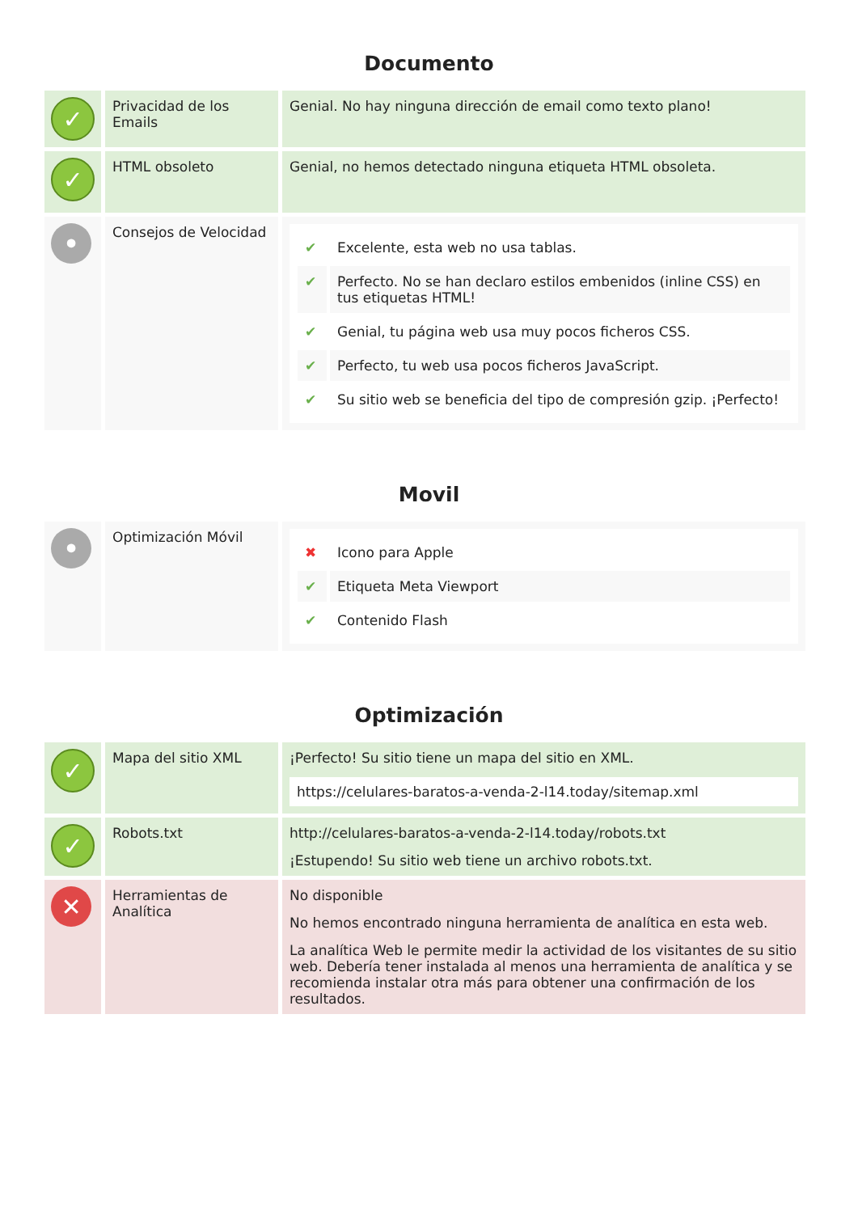Documento
| ✓ | Privacidad de los Emails | Genial. No hay ninguna dirección de email como texto plano! |
| ✓ | HTML obsoleto | Genial, no hemos detectado ninguna etiqueta HTML obsoleta. |
| • | Consejos de Velocidad | / ✔ / Excelente, esta web no usa tablas. / / ✔ / Perfecto. No se han declaro estilos embenidos (inline CSS) en tus etiquetas HTML! / / ✔ / Genial, tu página web usa muy pocos ficheros CSS. / / ✔ / Perfecto, tu web usa pocos ficheros JavaScript. / / ✔ / Su sitio web se beneficia del tipo de compresión gzip. ¡Perfecto! / |
Movil
| • | Optimización Móvil | / ✖ / Icono para Apple / / ✔ / Etiqueta Meta Viewport / / ✔ / Contenido Flash / |
Optimización
| ✓ | Mapa del sitio XML | ¡Perfecto! Su sitio tiene un mapa del sitio en XML. https://celulares-baratos-a-venda-2-l14.today/sitemap.xml |
| ✓ | Robots.txt | http://celulares-baratos-a-venda-2-l14.today/robots.txt ¡Estupendo! Su sitio web tiene un archivo robots.txt. |
| ✕ | Herramientas de Analítica | No disponible No hemos encontrado ninguna herramienta de analítica en esta web. La analítica Web le permite medir la actividad de los visitantes de su sitio web. Debería tener instalada al menos una herramienta de analítica y se recomienda instalar otra más para obtener una confirmación de los resultados. |